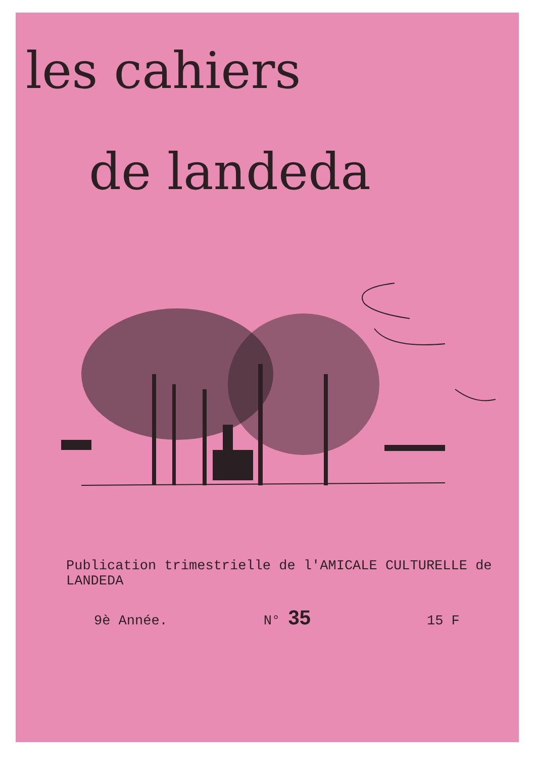les cahiers
de landeda
Publication trimestrielle de l'AMICALE CULTURELLE de LANDEDA
9è Année. N° 35 15 F